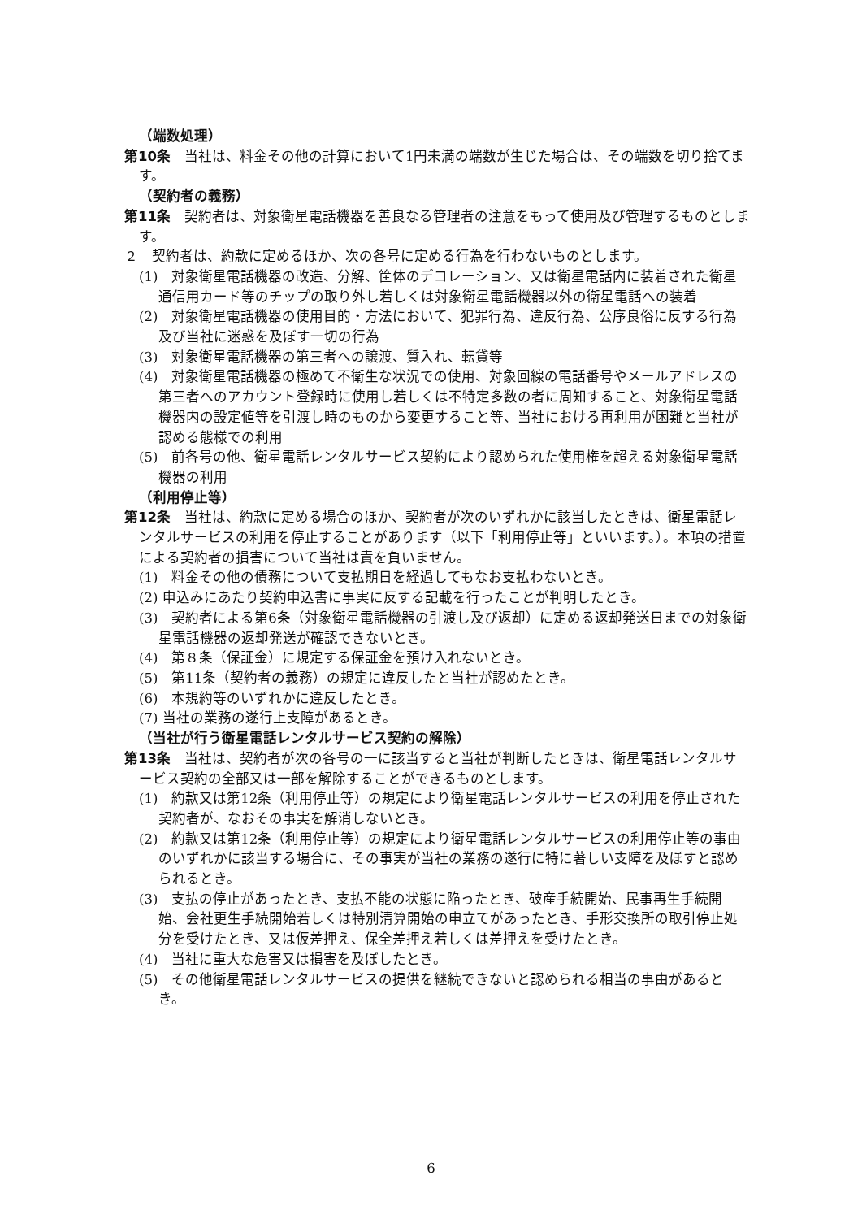（端数処理）
第10条　当社は、料金その他の計算において1円未満の端数が生じた場合は、その端数を切り捨てます。
（契約者の義務）
第11条　契約者は、対象衛星電話機器を善良なる管理者の注意をもって使用及び管理するものとします。
２　契約者は、約款に定めるほか、次の各号に定める行為を行わないものとします。
(1)　対象衛星電話機器の改造、分解、筐体のデコレーション、又は衛星電話内に装着された衛星通信用カード等のチップの取り外し若しくは対象衛星電話機器以外の衛星電話への装着
(2)　対象衛星電話機器の使用目的・方法において、犯罪行為、違反行為、公序良俗に反する行為及び当社に迷惑を及ぼす一切の行為
(3)　対象衛星電話機器の第三者への譲渡、質入れ、転貸等
(4)　対象衛星電話機器の極めて不衛生な状況での使用、対象回線の電話番号やメールアドレスの第三者へのアカウント登録時に使用し若しくは不特定多数の者に周知すること、対象衛星電話機器内の設定値等を引渡し時のものから変更すること等、当社における再利用が困難と当社が認める態様での利用
(5)　前各号の他、衛星電話レンタルサービス契約により認められた使用権を超える対象衛星電話機器の利用
（利用停止等）
第12条　当社は、約款に定める場合のほか、契約者が次のいずれかに該当したときは、衛星電話レンタルサービスの利用を停止することがあります（以下「利用停止等」といいます。）。本項の措置による契約者の損害について当社は責を負いません。
(1)　料金その他の債務について支払期日を経過してもなお支払わないとき。
(2) 申込みにあたり契約申込書に事実に反する記載を行ったことが判明したとき。
(3)　契約者による第6条（対象衛星電話機器の引渡し及び返却）に定める返却発送日までの対象衛星電話機器の返却発送が確認できないとき。
(4)　第８条（保証金）に規定する保証金を預け入れないとき。
(5)　第11条（契約者の義務）の規定に違反したと当社が認めたとき。
(6)　本規約等のいずれかに違反したとき。
(7) 当社の業務の遂行上支障があるとき。
（当社が行う衛星電話レンタルサービス契約の解除）
第13条　当社は、契約者が次の各号の一に該当すると当社が判断したときは、衛星電話レンタルサービス契約の全部又は一部を解除することができるものとします。
(1)　約款又は第12条（利用停止等）の規定により衛星電話レンタルサービスの利用を停止された契約者が、なおその事実を解消しないとき。
(2)　約款又は第12条（利用停止等）の規定により衛星電話レンタルサービスの利用停止等の事由のいずれかに該当する場合に、その事実が当社の業務の遂行に特に著しい支障を及ぼすと認められるとき。
(3)　支払の停止があったとき、支払不能の状態に陥ったとき、破産手続開始、民事再生手続開始、会社更生手続開始若しくは特別清算開始の申立てがあったとき、手形交換所の取引停止処分を受けたとき、又は仮差押え、保全差押え若しくは差押えを受けたとき。
(4)　当社に重大な危害又は損害を及ぼしたとき。
(5)　その他衛星電話レンタルサービスの提供を継続できないと認められる相当の事由があるとき。
6